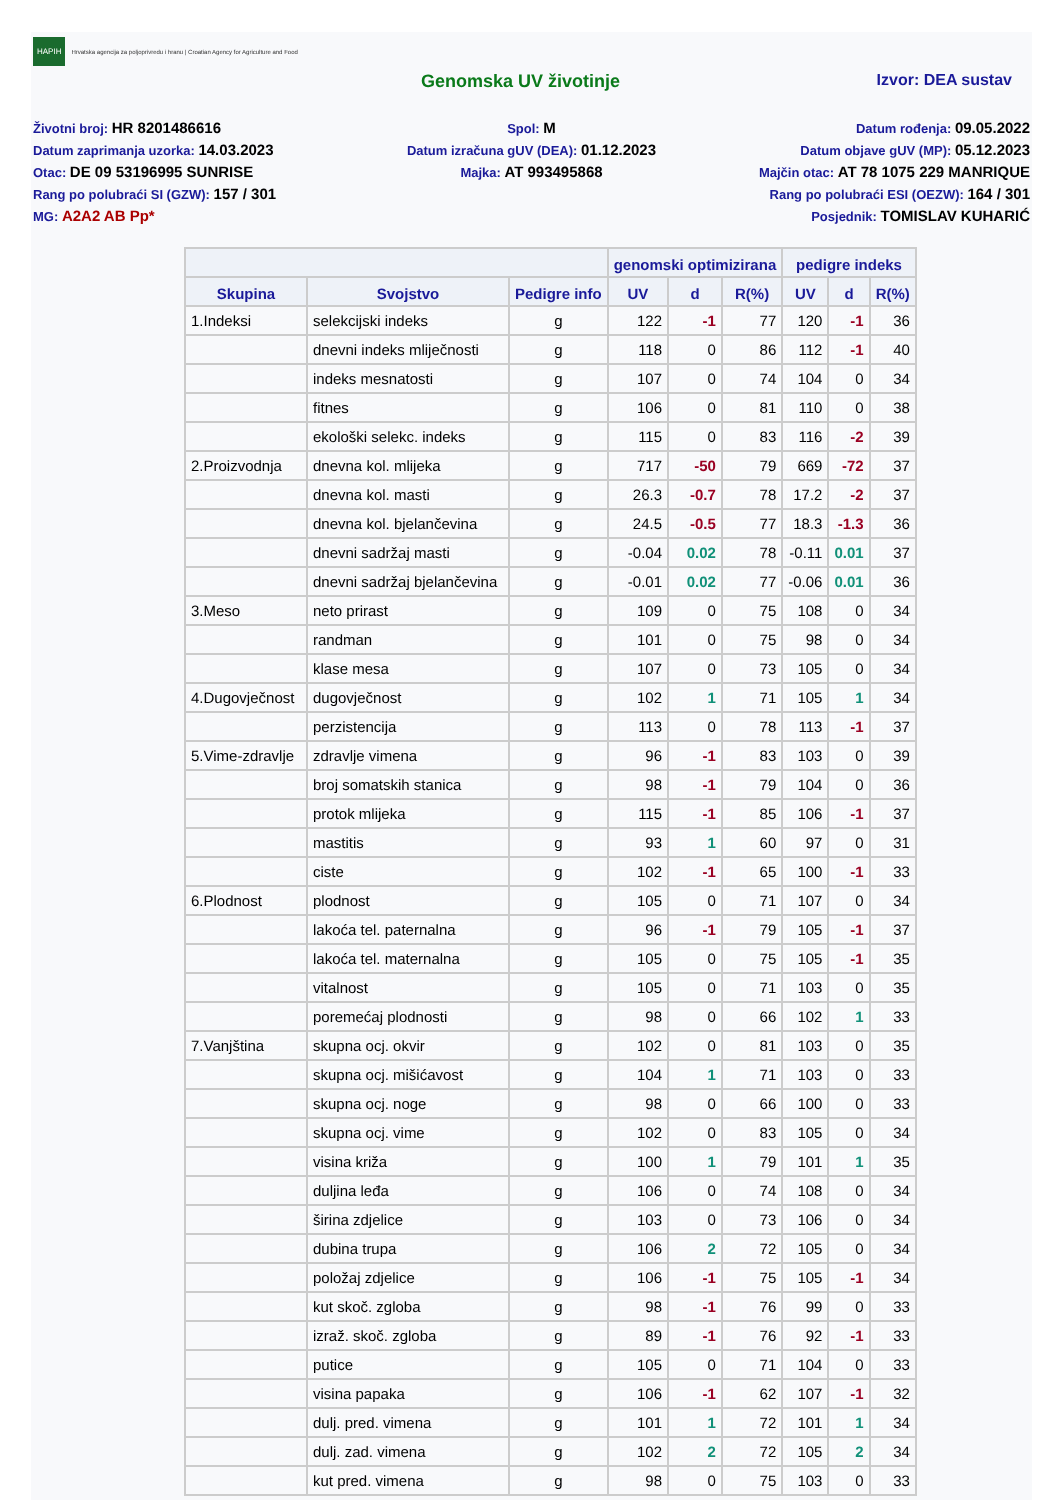HAPIH
Hrvatska agencija za poljoprivredu i hranu | Croatian Agency for Agriculture and Food
Genomska UV životinje Izvor: DEA sustav
Životni broj: HR 8201486616
Datum zaprimanja uzorka: 14.03.2023
Otac: DE 09 53196995 SUNRISE
Rang po polubraći SI (GZW): 157 / 301
MG: A2A2 AB Pp*
Spol: M
Datum izračuna gUV (DEA): 01.12.2023
Majka: AT 993495868
Datum rođenja: 09.05.2022
Datum objave gUV (MP): 05.12.2023
Majčin otac: AT 78 1075 229 MANRIQUE
Rang po polubraći ESI (OEZW): 164 / 301
Posjednik: TOMISLAV KUHARIĆ
| | | | genomski optimizirana | | | pedigre indeks | | |
| --- | --- | --- | --- | --- | --- | --- | --- | --- |
| Skupina | Svojstvo | Pedigre info | UV | d | R(%) | UV | d | R(%) |
| 1.Indeksi | selekcijski indeks | g | 122 | -1 | 77 | 120 | -1 | 36 |
| | dnevni indeks mliječnosti | g | 118 | 0 | 86 | 112 | -1 | 40 |
| | indeks mesnatosti | g | 107 | 0 | 74 | 104 | 0 | 34 |
| | fitnes | g | 106 | 0 | 81 | 110 | 0 | 38 |
| | ekološki selekc. indeks | g | 115 | 0 | 83 | 116 | -2 | 39 |
| 2.Proizvodnja | dnevna kol. mlijeka | g | 717 | -50 | 79 | 669 | -72 | 37 |
| | dnevna kol. masti | g | 26.3 | -0.7 | 78 | 17.2 | -2 | 37 |
| | dnevna kol. bjelančevina | g | 24.5 | -0.5 | 77 | 18.3 | -1.3 | 36 |
| | dnevni sadržaj masti | g | -0.04 | 0.02 | 78 | -0.11 | 0.01 | 37 |
| | dnevni sadržaj bjelančevina | g | -0.01 | 0.02 | 77 | -0.06 | 0.01 | 36 |
| 3.Meso | neto prirast | g | 109 | 0 | 75 | 108 | 0 | 34 |
| | randman | g | 101 | 0 | 75 | 98 | 0 | 34 |
| | klase mesa | g | 107 | 0 | 73 | 105 | 0 | 34 |
| 4.Dugovječnost | dugovječnost | g | 102 | 1 | 71 | 105 | 1 | 34 |
| | perzistencija | g | 113 | 0 | 78 | 113 | -1 | 37 |
| 5.Vime-zdravlje | zdravlje vimena | g | 96 | -1 | 83 | 103 | 0 | 39 |
| | broj somatskih stanica | g | 98 | -1 | 79 | 104 | 0 | 36 |
| | protok mlijeka | g | 115 | -1 | 85 | 106 | -1 | 37 |
| | mastitis | g | 93 | 1 | 60 | 97 | 0 | 31 |
| | ciste | g | 102 | -1 | 65 | 100 | -1 | 33 |
| 6.Plodnost | plodnost | g | 105 | 0 | 71 | 107 | 0 | 34 |
| | lakoća tel. paternalna | g | 96 | -1 | 79 | 105 | -1 | 37 |
| | lakoća tel. maternalna | g | 105 | 0 | 75 | 105 | -1 | 35 |
| | vitalnost | g | 105 | 0 | 71 | 103 | 0 | 35 |
| | poremećaj plodnosti | g | 98 | 0 | 66 | 102 | 1 | 33 |
| 7.Vanjština | skupna ocj. okvir | g | 102 | 0 | 81 | 103 | 0 | 35 |
| | skupna ocj. mišićavost | g | 104 | 1 | 71 | 103 | 0 | 33 |
| | skupna ocj. noge | g | 98 | 0 | 66 | 100 | 0 | 33 |
| | skupna ocj. vime | g | 102 | 0 | 83 | 105 | 0 | 34 |
| | visina križa | g | 100 | 1 | 79 | 101 | 1 | 35 |
| | duljina leđa | g | 106 | 0 | 74 | 108 | 0 | 34 |
| | širina zdjelice | g | 103 | 0 | 73 | 106 | 0 | 34 |
| | dubina trupa | g | 106 | 2 | 72 | 105 | 0 | 34 |
| | položaj zdjelice | g | 106 | -1 | 75 | 105 | -1 | 34 |
| | kut skoč. zgloba | g | 98 | -1 | 76 | 99 | 0 | 33 |
| | izraž. skoč. zgloba | g | 89 | -1 | 76 | 92 | -1 | 33 |
| | putice | g | 105 | 0 | 71 | 104 | 0 | 33 |
| | visina papaka | g | 106 | -1 | 62 | 107 | -1 | 32 |
| | dulj. pred. vimena | g | 101 | 1 | 72 | 101 | 1 | 34 |
| | dulj. zad. vimena | g | 102 | 2 | 72 | 105 | 2 | 34 |
| | kut pred. vimena | g | 98 | 0 | 75 | 103 | 0 | 33 |